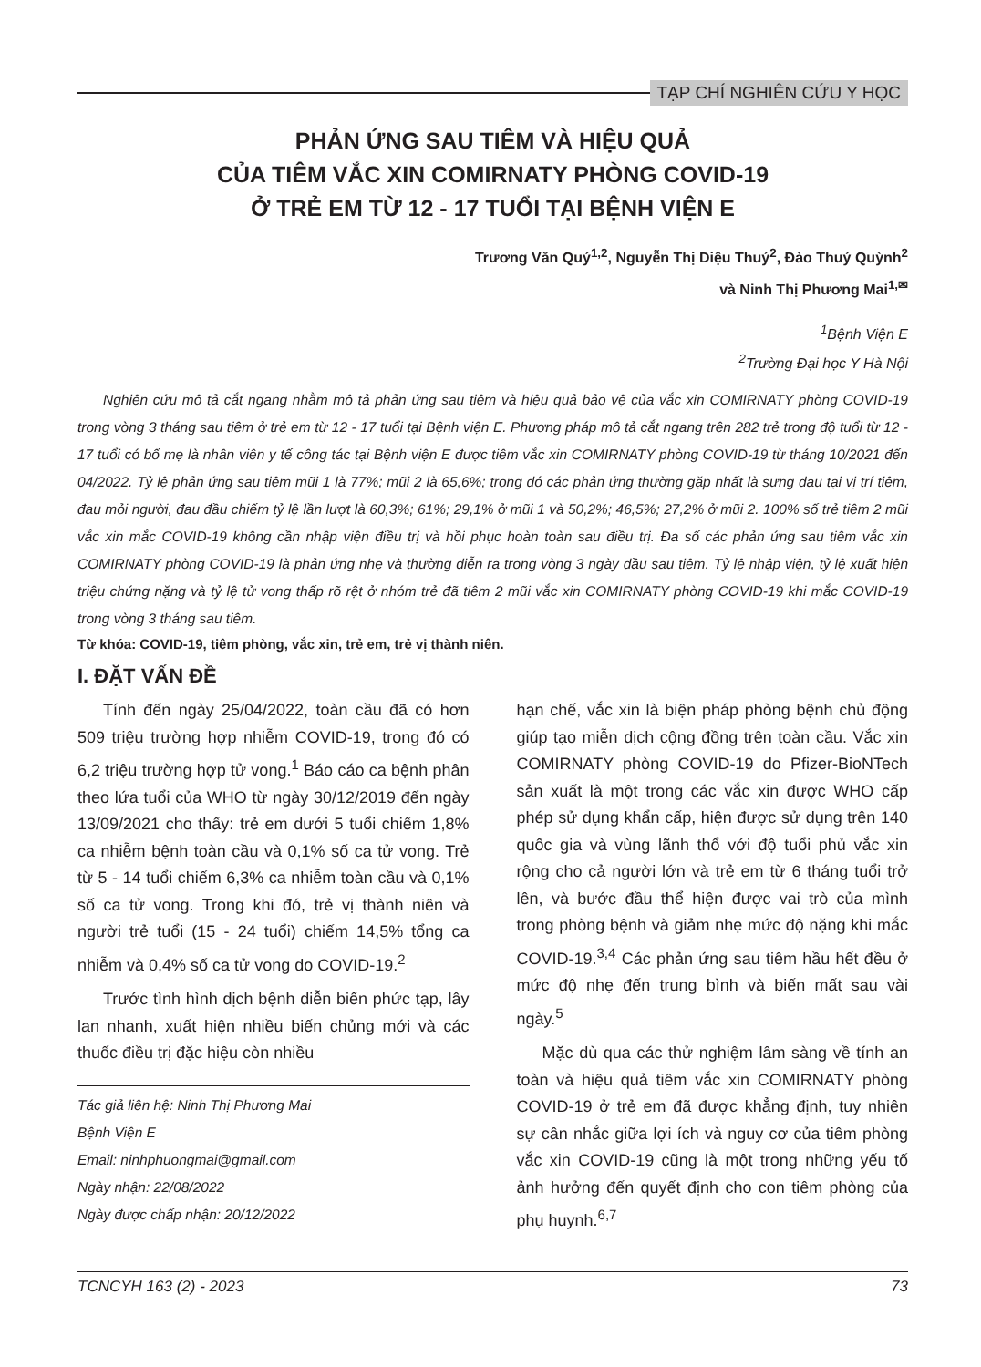TẠP CHÍ NGHIÊN CỨU Y HỌC
PHẢN ỨNG SAU TIÊM VÀ HIỆU QUẢ
CỦA TIÊM VẮC XIN COMIRNATY PHÒNG COVID-19
Ở TRẺ EM TỪ 12 - 17 TUỔI TẠI BỆNH VIỆN E
Trương Văn Quý<sup>1,2</sup>, Nguyễn Thị Diệu Thuý<sup>2</sup>, Đào Thuý Quỳnh<sup>2</sup>
và Ninh Thị Phương Mai<sup>1,✉</sup>
<sup>1</sup> Bệnh Viện E
<sup>2</sup> Trường Đại học Y Hà Nội
Nghiên cứu mô tả cắt ngang nhằm mô tả phản ứng sau tiêm và hiệu quả bảo vệ của vắc xin COMIRNATY phòng COVID-19 trong vòng 3 tháng sau tiêm ở trẻ em từ 12 - 17 tuổi tại Bệnh viện E. Phương pháp mô tả cắt ngang trên 282 trẻ trong độ tuổi từ 12 - 17 tuổi có bố mẹ là nhân viên y tế công tác tại Bệnh viện E được tiêm vắc xin COMIRNATY phòng COVID-19 từ tháng 10/2021 đến 04/2022. Tỷ lệ phản ứng sau tiêm mũi 1 là 77%; mũi 2 là 65,6%; trong đó các phản ứng thường gặp nhất là sưng đau tại vị trí tiêm, đau mỏi người, đau đầu chiếm tỷ lệ lần lượt là 60,3%; 61%; 29,1% ở mũi 1 và 50,2%; 46,5%; 27,2% ở mũi 2. 100% số trẻ tiêm 2 mũi vắc xin mắc COVID-19 không cần nhập viện điều trị và hồi phục hoàn toàn sau điều trị. Đa số các phản ứng sau tiêm vắc xin COMIRNATY phòng COVID-19 là phản ứng nhẹ và thường diễn ra trong vòng 3 ngày đầu sau tiêm. Tỷ lệ nhập viện, tỷ lệ xuất hiện triệu chứng nặng và tỷ lệ tử vong thấp rõ rệt ở nhóm trẻ đã tiêm 2 mũi vắc xin COMIRNATY phòng COVID-19 khi mắc COVID-19 trong vòng 3 tháng sau tiêm.
Từ khóa: COVID-19, tiêm phòng, vắc xin, trẻ em, trẻ vị thành niên.
I. ĐẶT VẤN ĐỀ
Tính đến ngày 25/04/2022, toàn cầu đã có hơn 509 triệu trường hợp nhiễm COVID-19, trong đó có 6,2 triệu trường hợp tử vong.<sup>1</sup> Báo cáo ca bệnh phân theo lứa tuổi của WHO từ ngày 30/12/2019 đến ngày 13/09/2021 cho thấy: trẻ em dưới 5 tuổi chiếm 1,8% ca nhiễm bệnh toàn cầu và 0,1% số ca tử vong. Trẻ từ 5 - 14 tuổi chiếm 6,3% ca nhiễm toàn cầu và 0,1% số ca tử vong. Trong khi đó, trẻ vị thành niên và người trẻ tuổi (15 - 24 tuổi) chiếm 14,5% tổng ca nhiễm và 0,4% số ca tử vong do COVID-19.<sup>2</sup>
Trước tình hình dịch bệnh diễn biến phức tạp, lây lan nhanh, xuất hiện nhiều biến chủng mới và các thuốc điều trị đặc hiệu còn nhiều
Tác giả liên hệ: Ninh Thị Phương Mai
Bệnh Viện E
Email: ninhphuongmai@gmail.com
Ngày nhận: 22/08/2022
Ngày được chấp nhận: 20/12/2022
hạn chế, vắc xin là biện pháp phòng bệnh chủ động giúp tạo miễn dịch cộng đồng trên toàn cầu. Vắc xin COMIRNATY phòng COVID-19 do Pfizer-BioNTech sản xuất là một trong các vắc xin được WHO cấp phép sử dụng khẩn cấp, hiện được sử dụng trên 140 quốc gia và vùng lãnh thổ với độ tuổi phủ vắc xin rộng cho cả người lớn và trẻ em từ 6 tháng tuổi trở lên, và bước đầu thể hiện được vai trò của mình trong phòng bệnh và giảm nhẹ mức độ nặng khi mắc COVID-19.<sup>3,4</sup> Các phản ứng sau tiêm hầu hết đều ở mức độ nhẹ đến trung bình và biến mất sau vài ngày.<sup>5</sup>
Mặc dù qua các thử nghiệm lâm sàng về tính an toàn và hiệu quả tiêm vắc xin COMIRNATY phòng COVID-19 ở trẻ em đã được khẳng định, tuy nhiên sự cân nhắc giữa lợi ích và nguy cơ của tiêm phòng vắc xin COVID-19 cũng là một trong những yếu tố ảnh hưởng đến quyết định cho con tiêm phòng của phụ huynh.<sup>6,7</sup>
TCNCYH 163 (2) - 2023 73